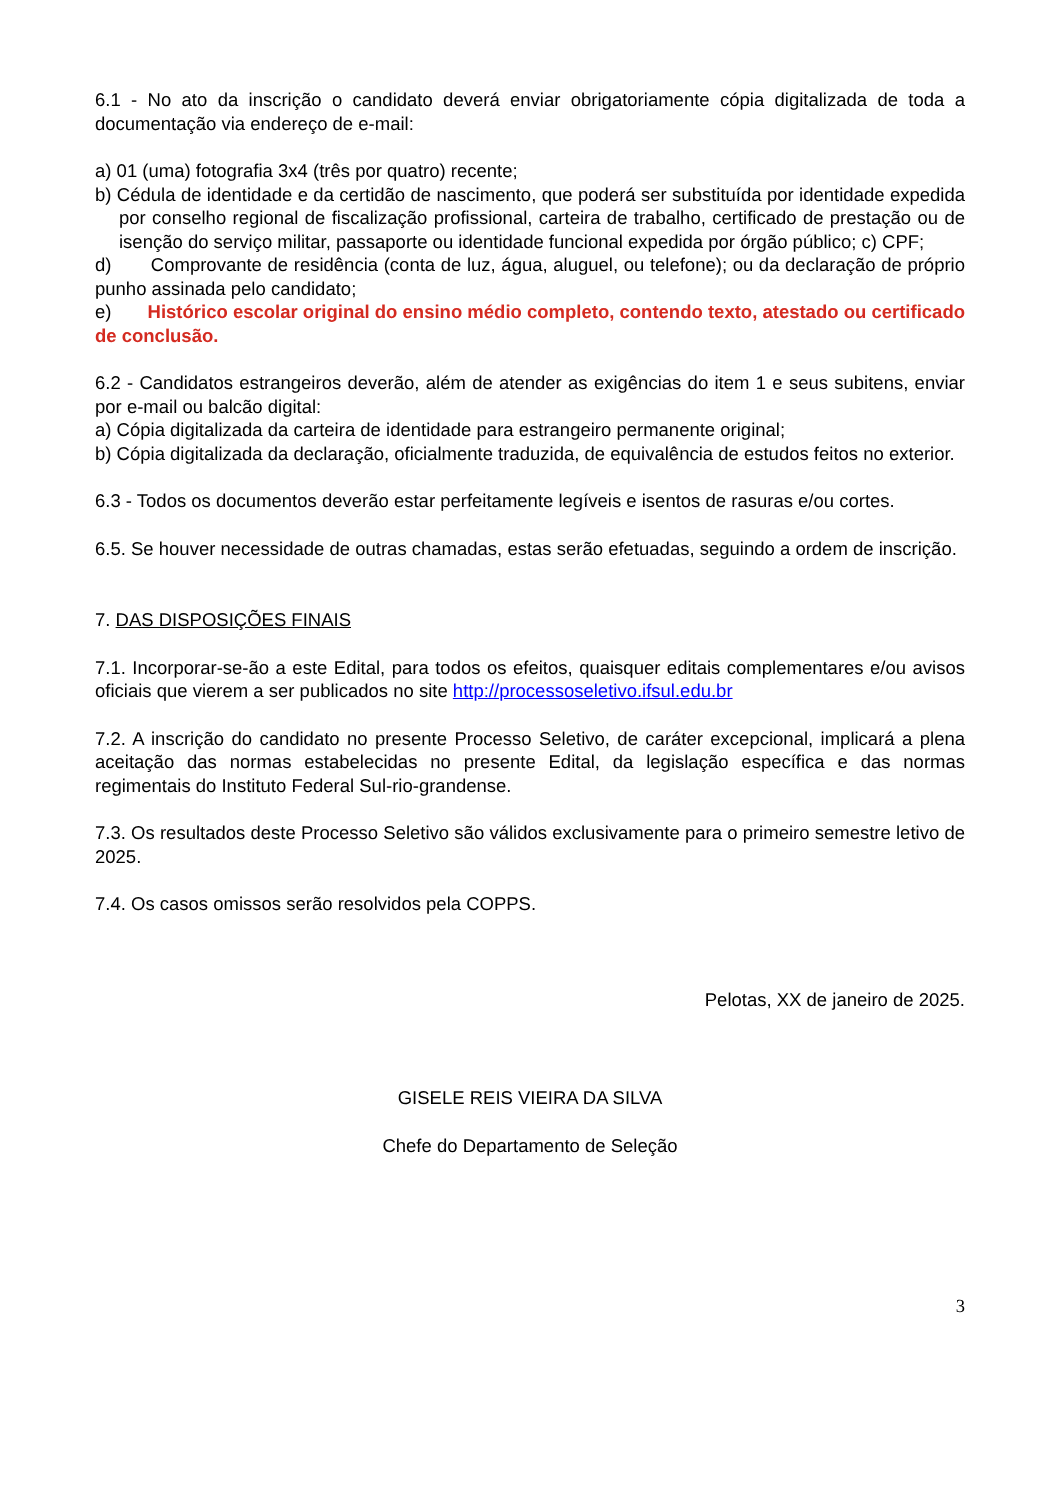6.1 - No ato da inscrição o candidato deverá enviar obrigatoriamente cópia digitalizada de toda a documentação via endereço de e-mail:
a) 01 (uma) fotografia 3x4 (três por quatro) recente;
b) Cédula de identidade e da certidão de nascimento, que poderá ser substituída por identidade expedida por conselho regional de fiscalização profissional, carteira de trabalho, certificado de prestação ou de isenção do serviço militar, passaporte ou identidade funcional expedida por órgão público; c) CPF;
d) Comprovante de residência (conta de luz, água, aluguel, ou telefone); ou da declaração de próprio punho assinada pelo candidato;
e) Histórico escolar original do ensino médio completo, contendo texto, atestado ou certificado de conclusão.
6.2 - Candidatos estrangeiros deverão, além de atender as exigências do item 1 e seus subitens, enviar por e-mail ou balcão digital:
a) Cópia digitalizada da carteira de identidade para estrangeiro permanente original;
b) Cópia digitalizada da declaração, oficialmente traduzida, de equivalência de estudos feitos no exterior.
6.3 - Todos os documentos deverão estar perfeitamente legíveis e isentos de rasuras e/ou cortes.
6.5. Se houver necessidade de outras chamadas, estas serão efetuadas, seguindo a ordem de inscrição.
7. DAS DISPOSIÇÕES FINAIS
7.1. Incorporar-se-ão a este Edital, para todos os efeitos, quaisquer editais complementares e/ou avisos oficiais que vierem a ser publicados no site http://processoseletivo.ifsul.edu.br
7.2. A inscrição do candidato no presente Processo Seletivo, de caráter excepcional, implicará a plena aceitação das normas estabelecidas no presente Edital, da legislação específica e das normas regimentais do Instituto Federal Sul-rio-grandense.
7.3. Os resultados deste Processo Seletivo são válidos exclusivamente para o primeiro semestre letivo de 2025.
7.4. Os casos omissos serão resolvidos pela COPPS.
Pelotas, XX de janeiro de 2025.
GISELE REIS VIEIRA DA SILVA
Chefe do Departamento de Seleção
3